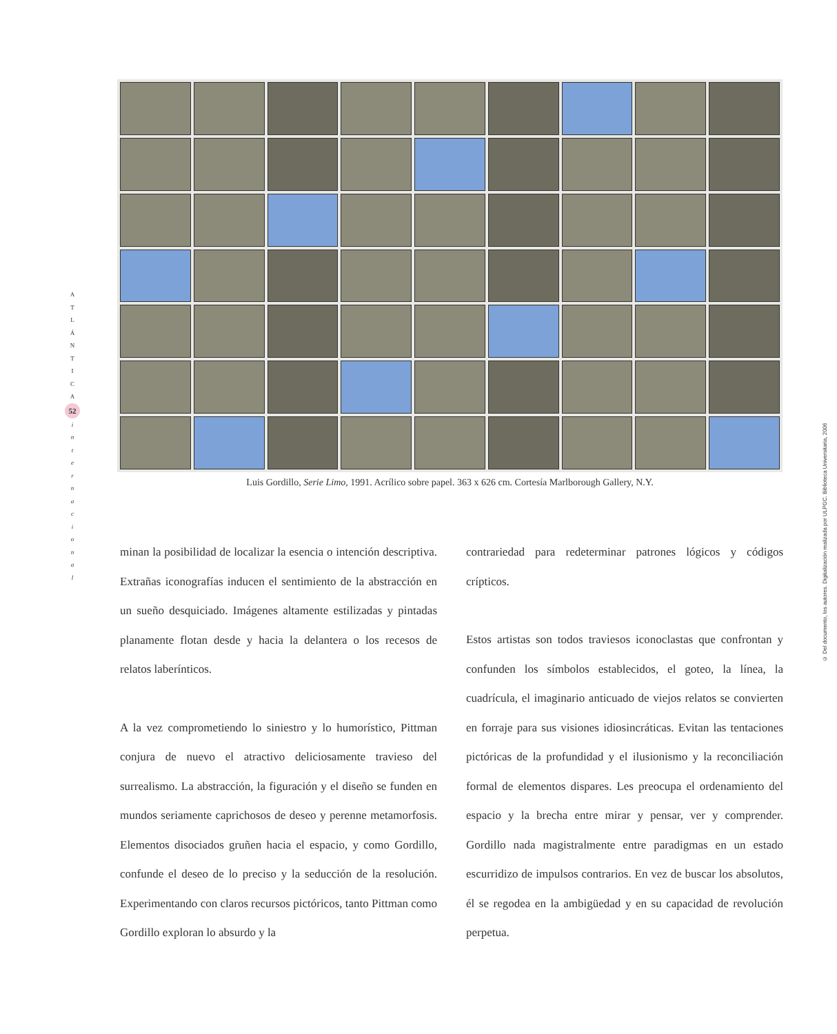A
T
L
Á
N
T
I
C
A
52
i
n
t
e
r
n
a
c
i
o
n
a
l
Luis Gordillo, Serie Limo, 1991. Acrílico sobre papel. 363 x 626 cm. Cortesía Marlborough Gallery, N.Y.
minan la posibilidad de localizar la esencia o intención descriptiva. Extrañas iconografías inducen el sentimiento de la abstracción en un sueño desquiciado. Imágenes altamente estilizadas y pintadas planamente flotan desde y hacia la delantera o los recesos de relatos laberínticos.
A la vez comprometiendo lo siniestro y lo humorístico, Pittman conjura de nuevo el atractivo deliciosamente travieso del surrealismo. La abstracción, la figuración y el diseño se funden en mundos seriamente caprichosos de deseo y perenne metamorfosis. Elementos disociados gruñen hacia el espacio, y como Gordillo, confunde el deseo de lo preciso y la seducción de la resolución. Experimentando con claros recursos pictóricos, tanto Pittman como Gordillo exploran lo absurdo y la
contrariedad para redeterminar patrones lógicos y códigos crípticos.
Estos artistas son todos traviesos iconoclastas que confrontan y confunden los símbolos establecidos, el goteo, la línea, la cuadrícula, el imaginario anticuado de viejos relatos se convierten en forraje para sus visiones idiosincráticas. Evitan las tentaciones pictóricas de la profundidad y el ilusionismo y la reconciliación formal de elementos dispares. Les preocupa el ordenamiento del espacio y la brecha entre mirar y pensar, ver y comprender. Gordillo nada magistralmente entre paradigmas en un estado escurridizo de impulsos contrarios. En vez de buscar los absolutos, él se regodea en la ambigüedad y en su capacidad de revolución perpetua.
© Del documento, los autores. Digitalización realizada por ULPGC. Biblioteca Universitaria, 2006